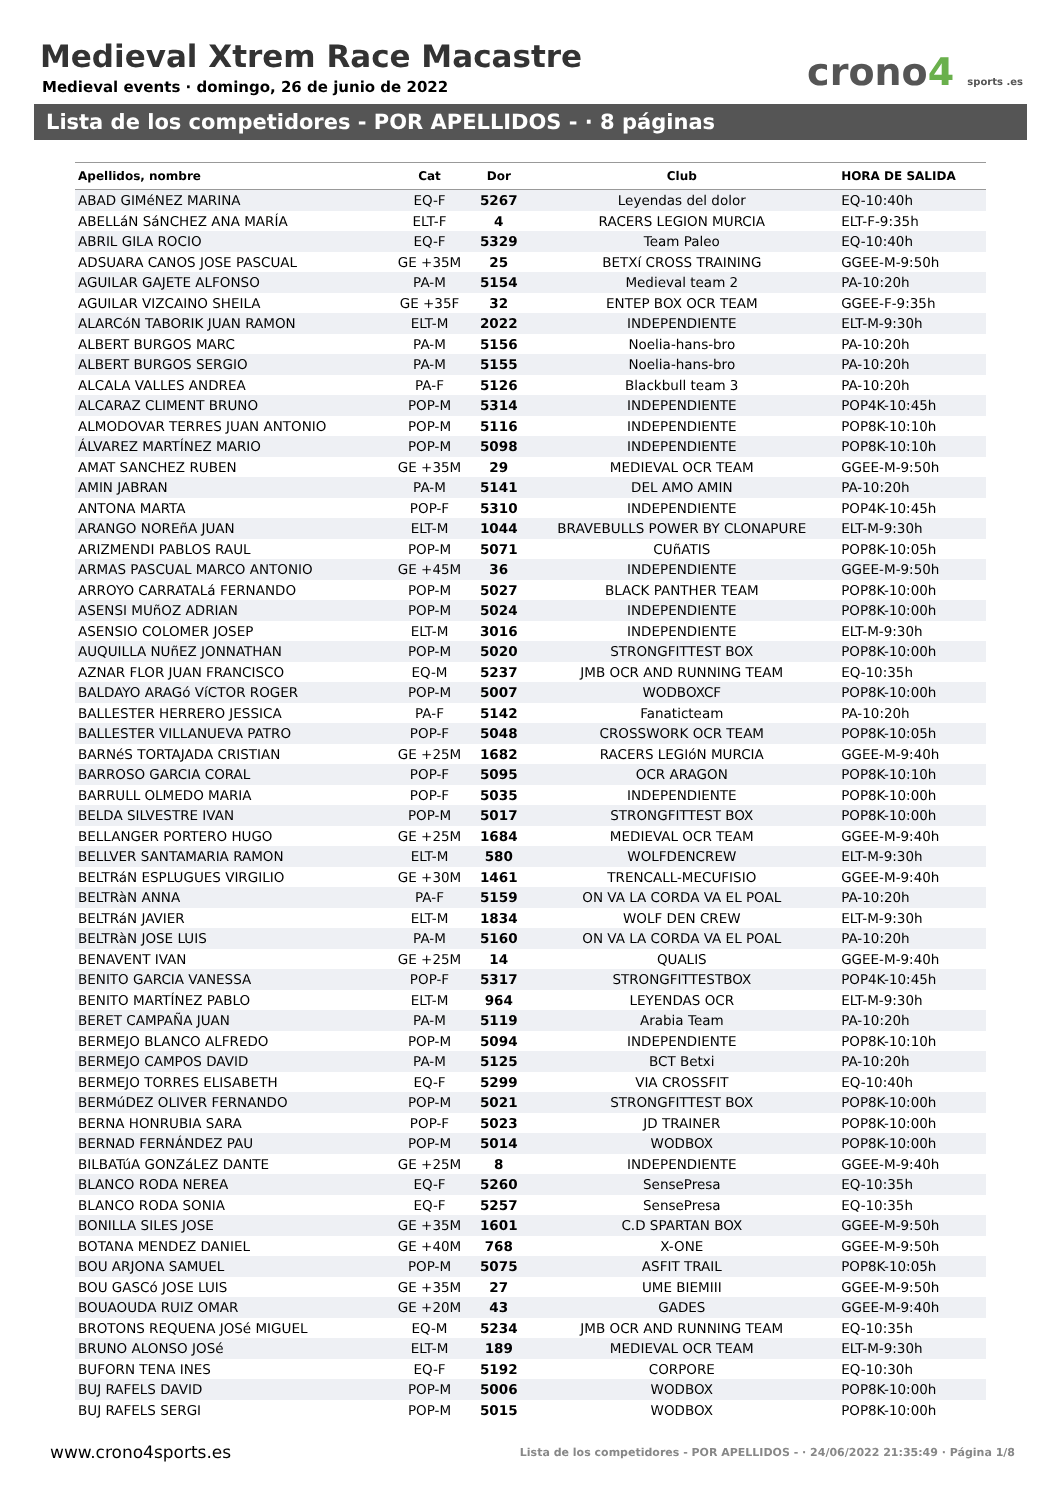Medieval Xtrem Race Macastre
Medieval events · domingo, 26 de junio de 2022
crono4 sports .es
Lista de los competidores - POR APELLIDOS - · 8 páginas
| Apellidos, nombre | Cat | Dor | Club | HORA DE SALIDA |
| --- | --- | --- | --- | --- |
| ABAD GIMéNEZ MARINA | EQ-F | 5267 | Leyendas del dolor | EQ-10:40h |
| ABELLáN SáNCHEZ ANA MARÍA | ELT-F | 4 | RACERS LEGION MURCIA | ELT-F-9:35h |
| ABRIL GILA ROCIO | EQ-F | 5329 | Team Paleo | EQ-10:40h |
| ADSUARA CANOS JOSE PASCUAL | GE +35M | 25 | BETXí CROSS TRAINING | GGEE-M-9:50h |
| AGUILAR GAJETE ALFONSO | PA-M | 5154 | Medieval team 2 | PA-10:20h |
| AGUILAR VIZCAINO SHEILA | GE +35F | 32 | ENTEP BOX OCR TEAM | GGEE-F-9:35h |
| ALARCóN TABORIK JUAN RAMON | ELT-M | 2022 | INDEPENDIENTE | ELT-M-9:30h |
| ALBERT BURGOS MARC | PA-M | 5156 | Noelia-hans-bro | PA-10:20h |
| ALBERT BURGOS SERGIO | PA-M | 5155 | Noelia-hans-bro | PA-10:20h |
| ALCALA VALLES ANDREA | PA-F | 5126 | Blackbull team 3 | PA-10:20h |
| ALCARAZ CLIMENT BRUNO | POP-M | 5314 | INDEPENDIENTE | POP4K-10:45h |
| ALMODOVAR TERRES JUAN ANTONIO | POP-M | 5116 | INDEPENDIENTE | POP8K-10:10h |
| ÁLVAREZ MARTÍNEZ MARIO | POP-M | 5098 | INDEPENDIENTE | POP8K-10:10h |
| AMAT SANCHEZ RUBEN | GE +35M | 29 | MEDIEVAL OCR TEAM | GGEE-M-9:50h |
| AMIN JABRAN | PA-M | 5141 | DEL AMO AMIN | PA-10:20h |
| ANTONA MARTA | POP-F | 5310 | INDEPENDIENTE | POP4K-10:45h |
| ARANGO NOREñA JUAN | ELT-M | 1044 | BRAVEBULLS POWER BY CLONAPURE | ELT-M-9:30h |
| ARIZMENDI PABLOS RAUL | POP-M | 5071 | CUñATIS | POP8K-10:05h |
| ARMAS PASCUAL MARCO ANTONIO | GE +45M | 36 | INDEPENDIENTE | GGEE-M-9:50h |
| ARROYO CARRATALá FERNANDO | POP-M | 5027 | BLACK PANTHER TEAM | POP8K-10:00h |
| ASENSI MUñOZ ADRIAN | POP-M | 5024 | INDEPENDIENTE | POP8K-10:00h |
| ASENSIO COLOMER JOSEP | ELT-M | 3016 | INDEPENDIENTE | ELT-M-9:30h |
| AUQUILLA NUñEZ JONNATHAN | POP-M | 5020 | STRONGFITTEST BOX | POP8K-10:00h |
| AZNAR FLOR JUAN FRANCISCO | EQ-M | 5237 | JMB OCR AND RUNNING TEAM | EQ-10:35h |
| BALDAYO ARAGó VíCTOR ROGER | POP-M | 5007 | WODBOXCF | POP8K-10:00h |
| BALLESTER HERRERO JESSICA | PA-F | 5142 | Fanaticteam | PA-10:20h |
| BALLESTER VILLANUEVA PATRO | POP-F | 5048 | CROSSWORK OCR TEAM | POP8K-10:05h |
| BARNéS TORTAJADA CRISTIAN | GE +25M | 1682 | RACERS LEGIóN MURCIA | GGEE-M-9:40h |
| BARROSO GARCIA CORAL | POP-F | 5095 | OCR ARAGON | POP8K-10:10h |
| BARRULL OLMEDO MARIA | POP-F | 5035 | INDEPENDIENTE | POP8K-10:00h |
| BELDA SILVESTRE IVAN | POP-M | 5017 | STRONGFITTEST BOX | POP8K-10:00h |
| BELLANGER PORTERO HUGO | GE +25M | 1684 | MEDIEVAL OCR TEAM | GGEE-M-9:40h |
| BELLVER SANTAMARIA RAMON | ELT-M | 580 | WOLFDENCREW | ELT-M-9:30h |
| BELTRáN ESPLUGUES VIRGILIO | GE +30M | 1461 | TRENCALL-MECUFISIO | GGEE-M-9:40h |
| BELTRàN ANNA | PA-F | 5159 | ON VA LA CORDA VA EL POAL | PA-10:20h |
| BELTRáN JAVIER | ELT-M | 1834 | WOLF DEN CREW | ELT-M-9:30h |
| BELTRàN JOSE LUIS | PA-M | 5160 | ON VA LA CORDA VA EL POAL | PA-10:20h |
| BENAVENT IVAN | GE +25M | 14 | QUALIS | GGEE-M-9:40h |
| BENITO GARCIA VANESSA | POP-F | 5317 | STRONGFITTESTBOX | POP4K-10:45h |
| BENITO MARTÍNEZ PABLO | ELT-M | 964 | LEYENDAS OCR | ELT-M-9:30h |
| BERET CAMPAÑA JUAN | PA-M | 5119 | Arabia Team | PA-10:20h |
| BERMEJO BLANCO ALFREDO | POP-M | 5094 | INDEPENDIENTE | POP8K-10:10h |
| BERMEJO CAMPOS DAVID | PA-M | 5125 | BCT Betxi | PA-10:20h |
| BERMEJO TORRES ELISABETH | EQ-F | 5299 | VIA CROSSFIT | EQ-10:40h |
| BERMúDEZ OLIVER FERNANDO | POP-M | 5021 | STRONGFITTEST BOX | POP8K-10:00h |
| BERNA HONRUBIA SARA | POP-F | 5023 | JD TRAINER | POP8K-10:00h |
| BERNAD FERNÁNDEZ PAU | POP-M | 5014 | WODBOX | POP8K-10:00h |
| BILBATúA GONZáLEZ DANTE | GE +25M | 8 | INDEPENDIENTE | GGEE-M-9:40h |
| BLANCO RODA NEREA | EQ-F | 5260 | SensePresa | EQ-10:35h |
| BLANCO RODA SONIA | EQ-F | 5257 | SensePresa | EQ-10:35h |
| BONILLA SILES JOSE | GE +35M | 1601 | C.D SPARTAN BOX | GGEE-M-9:50h |
| BOTANA MENDEZ DANIEL | GE +40M | 768 | X-ONE | GGEE-M-9:50h |
| BOU ARJONA SAMUEL | POP-M | 5075 | ASFIT TRAIL | POP8K-10:05h |
| BOU GASCó JOSE LUIS | GE +35M | 27 | UME BIEMIII | GGEE-M-9:50h |
| BOUAOUDA RUIZ OMAR | GE +20M | 43 | GADES | GGEE-M-9:40h |
| BROTONS REQUENA JOSé MIGUEL | EQ-M | 5234 | JMB OCR AND RUNNING TEAM | EQ-10:35h |
| BRUNO ALONSO JOSé | ELT-M | 189 | MEDIEVAL OCR TEAM | ELT-M-9:30h |
| BUFORN TENA INES | EQ-F | 5192 | CORPORE | EQ-10:30h |
| BUJ RAFELS DAVID | POP-M | 5006 | WODBOX | POP8K-10:00h |
| BUJ RAFELS SERGI | POP-M | 5015 | WODBOX | POP8K-10:00h |
www.crono4sports.es
Lista de los competidores - POR APELLIDOS - · 24/06/2022 21:35:49 · Página 1/8